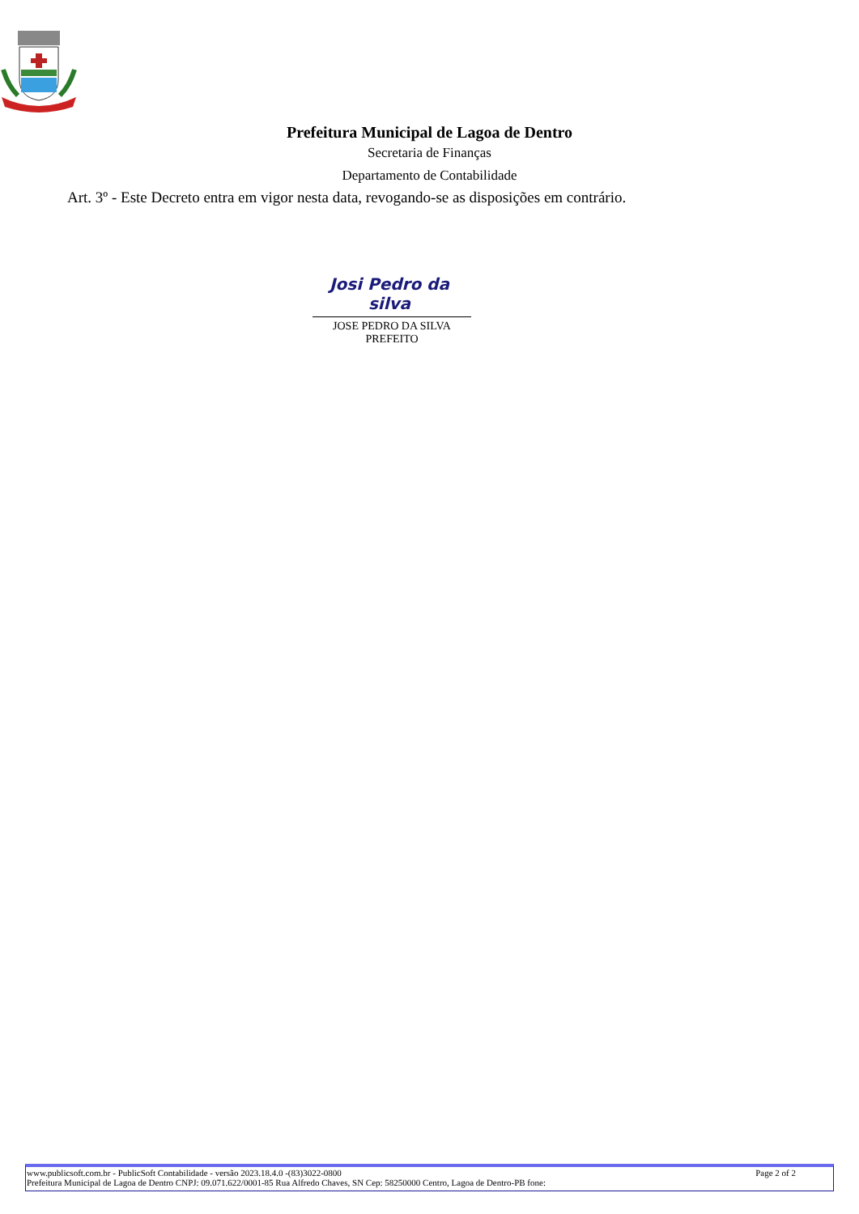Prefeitura Municipal de Lagoa de Dentro
Secretaria de Finanças
Departamento de Contabilidade
Art. 3º - Este Decreto entra em vigor nesta data, revogando-se as disposições em contrário.
Josi Pedro da silva
JOSE PEDRO DA SILVA
PREFEITO
www.publicsoft.com.br - PublicSoft Contabilidade - versão 2023.18.4.0 -(83)3022-0800 Page 2 of 2
Prefeitura Municipal de Lagoa de Dentro CNPJ: 09.071.622/0001-85 Rua Alfredo Chaves, SN Cep: 58250000 Centro, Lagoa de Dentro-PB fone: